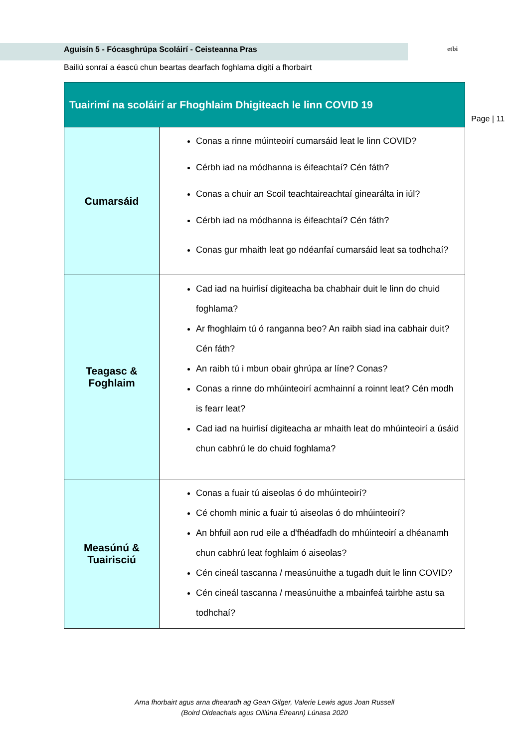Aguisín 5 - Fócasghrúpa Scoláirí - Ceisteanna Pras etbi
Bailiú sonraí a éascú chun beartas dearfach foghlama digití a fhorbairt
Page | 11
| Tuairimí na scoláirí ar Fhoghlaim Dhigiteach le linn COVID 19 | |
| --- | --- |
| Cumarsáid | Conas a rinne múinteoirí cumarsáid leat le linn COVID? Cérbh iad na módhanna is éifeachtaí? Cén fáth? Conas a chuir an Scoil teachtaireachtaí ginearálta in iúl? Cérbh iad na módhanna is éifeachtaí? Cén fáth? Conas gur mhaith leat go ndéanfaí cumarsáid leat sa todhchaí? |
| Teagasc & Foghlaim | Cad iad na huirlisí digiteacha ba chabhair duit le linn do chuid foghlama? Ar fhoghlaim tú ó ranganna beo? An raibh siad ina cabhair duit? Cén fáth? An raibh tú i mbun obair ghrúpa ar líne? Conas? Conas a rinne do mhúinteoirí acmhainní a roinnt leat? Cén modh is fearr leat? Cad iad na huirlisí digiteacha ar mhaith leat do mhúinteoirí a úsáid chun cabhrú le do chuid foghlama? |
| Measúnú & Tuairisciú | Conas a fuair tú aiseolas ó do mhúinteoirí? Cé chomh minic a fuair tú aiseolas ó do mhúinteoirí? An bhfuil aon rud eile a d'fhéadfadh do mhúinteoirí a dhéanamh chun cabhrú leat foghlaim ó aiseolas? Cén cineál tascanna / measúnuithe a tugadh duit le linn COVID? Cén cineál tascanna / measúnuithe a mbainfeá tairbhe astu sa todhchaí? |
Arna fhorbairt agus arna dhearadh ag Gean Gilger, Valerie Lewis agus Joan Russell
(Boird Oideachais agus Oiliúna Éireann) Lúnasa 2020